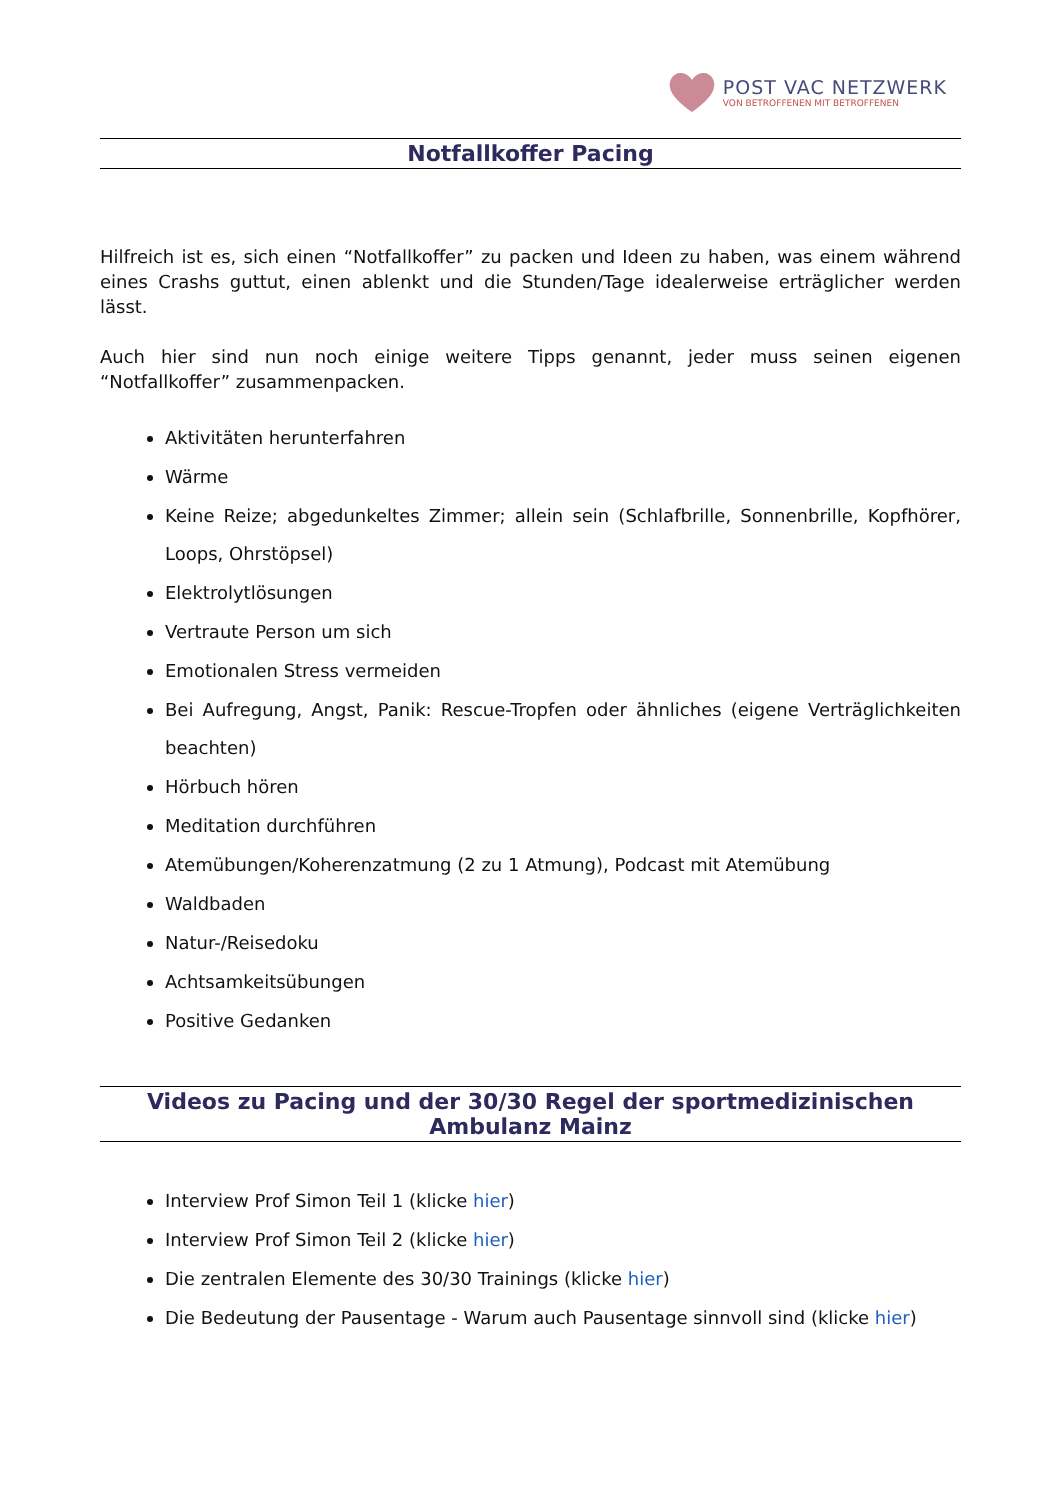POST VAC NETZWERK
VON BETROFFENEN MIT BETROFFENEN
Notfallkoffer Pacing
Hilfreich ist es, sich einen “Notfallkoffer” zu packen und Ideen zu haben, was einem während eines Crashs guttut, einen ablenkt und die Stunden/Tage idealerweise erträglicher werden lässt.
Auch hier sind nun noch einige weitere Tipps genannt, jeder muss seinen eigenen “Notfallkoffer” zusammenpacken.
Aktivitäten herunterfahren
Wärme
Keine Reize; abgedunkeltes Zimmer; allein sein (Schlafbrille, Sonnenbrille, Kopfhörer, Loops, Ohrstöpsel)
Elektrolytlösungen
Vertraute Person um sich
Emotionalen Stress vermeiden
Bei Aufregung, Angst, Panik: Rescue-Tropfen oder ähnliches (eigene Verträglichkeiten beachten)
Hörbuch hören
Meditation durchführen
Atemübungen/Koherenzatmung (2 zu 1 Atmung), Podcast mit Atemübung
Waldbaden
Natur-/Reisedoku
Achtsamkeitsübungen
Positive Gedanken
Videos zu Pacing und der 30/30 Regel der sportmedizinischen Ambulanz Mainz
Interview Prof Simon Teil 1 (klicke hier)
Interview Prof Simon Teil 2 (klicke hier)
Die zentralen Elemente des 30/30 Trainings (klicke hier)
Die Bedeutung der Pausentage - Warum auch Pausentage sinnvoll sind (klicke hier)